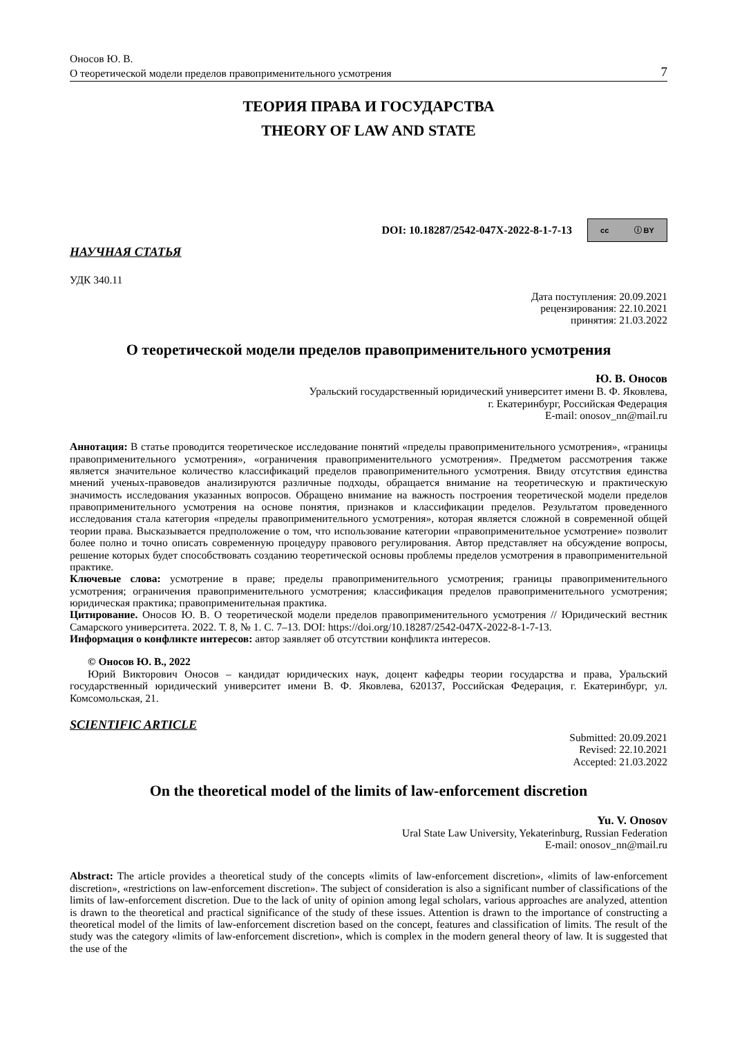Оносов Ю. В.
О теоретической модели пределов правоприменительного усмотрения 7
ТЕОРИЯ ПРАВА И ГОСУДАРСТВА
THEORY OF LAW AND STATE
DOI: 10.18287/2542-047X-2022-8-1-7-13 cc ⓘ BY
НАУЧНАЯ СТАТЬЯ
УДК 340.11
Дата поступления: 20.09.2021
рецензирования: 22.10.2021
принятия: 21.03.2022
О теоретической модели пределов правоприменительного усмотрения
Ю. В. Оносов
Уральский государственный юридический университет имени В. Ф. Яковлева,
г. Екатеринбург, Российская Федерация
E-mail: onosov_nn@mail.ru
Аннотация: В статье проводится теоретическое исследование понятий «пределы правоприменительного усмотрения», «границы правоприменительного усмотрения», «ограничения правоприменительного усмотрения». Предметом рассмотрения также является значительное количество классификаций пределов правоприменительного усмотрения. Ввиду отсутствия единства мнений ученых-правоведов анализируются различные подходы, обращается внимание на теоретическую и практическую значимость исследования указанных вопросов. Обращено внимание на важность построения теоретической модели пределов правоприменительного усмотрения на основе понятия, признаков и классификации пределов. Результатом проведенного исследования стала категория «пределы правоприменительного усмотрения», которая является сложной в современной общей теории права. Высказывается предположение о том, что использование категории «правоприменительное усмотрение» позволит более полно и точно описать современную процедуру правового регулирования. Автор представляет на обсуждение вопросы, решение которых будет способствовать созданию теоретической основы проблемы пределов усмотрения в правоприменительной практике.
Ключевые слова: усмотрение в праве; пределы правоприменительного усмотрения; границы правоприменительного усмотрения; ограничения правоприменительного усмотрения; классификация пределов правоприменительного усмотрения; юридическая практика; правоприменительная практика.
Цитирование. Оносов Ю. В. О теоретической модели пределов правоприменительного усмотрения // Юридический вестник Самарского университета. 2022. Т. 8, № 1. С. 7–13. DOI: https://doi.org/10.18287/2542-047X-2022-8-1-7-13.
Информация о конфликте интересов: автор заявляет об отсутствии конфликта интересов.
© Оносов Ю. В., 2022
Юрий Викторович Оносов – кандидат юридических наук, доцент кафедры теории государства и права, Уральский государственный юридический университет имени В. Ф. Яковлева, 620137, Российская Федерация, г. Екатеринбург, ул. Комсомольская, 21.
SCIENTIFIC ARTICLE
Submitted: 20.09.2021
Revised: 22.10.2021
Accepted: 21.03.2022
On the theoretical model of the limits of law-enforcement discretion
Yu. V. Onosov
Ural State Law University, Yekaterinburg, Russian Federation
E-mail: onosov_nn@mail.ru
Abstract: The article provides a theoretical study of the concepts «limits of law-enforcement discretion», «limits of law-enforcement discretion», «restrictions on law-enforcement discretion». The subject of consideration is also a significant number of classifications of the limits of law-enforcement discretion. Due to the lack of unity of opinion among legal scholars, various approaches are analyzed, attention is drawn to the theoretical and practical significance of the study of these issues. Attention is drawn to the importance of constructing a theoretical model of the limits of law-enforcement discretion based on the concept, features and classification of limits. The result of the study was the category «limits of law-enforcement discretion», which is complex in the modern general theory of law. It is suggested that the use of the